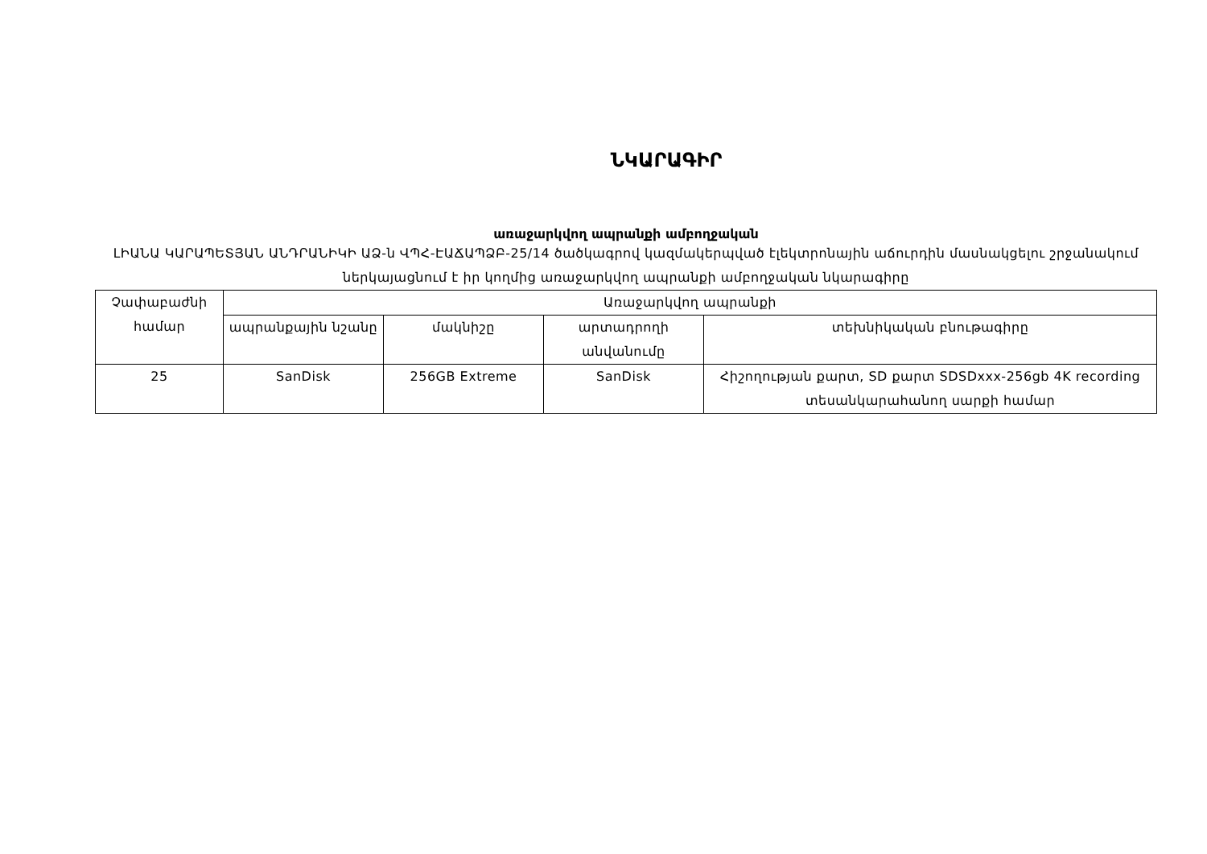ՆԿԱՐԱԳԻՐ
առաջարկվող ապրանքի ամբողջական
ԼԻԱՆԱ ԿԱՐԱՊԵՏՅԱՆ ԱՆԴՐԱՆԻԿԻ ԱՁ-ն ՎՊՀ-ԷԱՃԱՊՁԲ-25/14 ծածկագրով կազմակերպված էլեկտրոնային աճուրդին մասնակցելու շրջանակում ներկայացնում է իր կողմից առաջարկվող ապրանքի ամբողջական նկարագիրը
| Չափաբաժնի համար | Առաջարկվող ապրանքի | | | |
| --- | --- | --- | --- | --- |
| | ապրանքային նշանը | մակնիշը | արտադրողի անվանումը | տեխնիկական բնութագիրը |
| 25 | SanDisk | 256GB Extreme | SanDisk | Հիշողության քարտ, SD քարտ SDSDxxx-256gb 4K recording տեսանկարահանող սարքի համար |